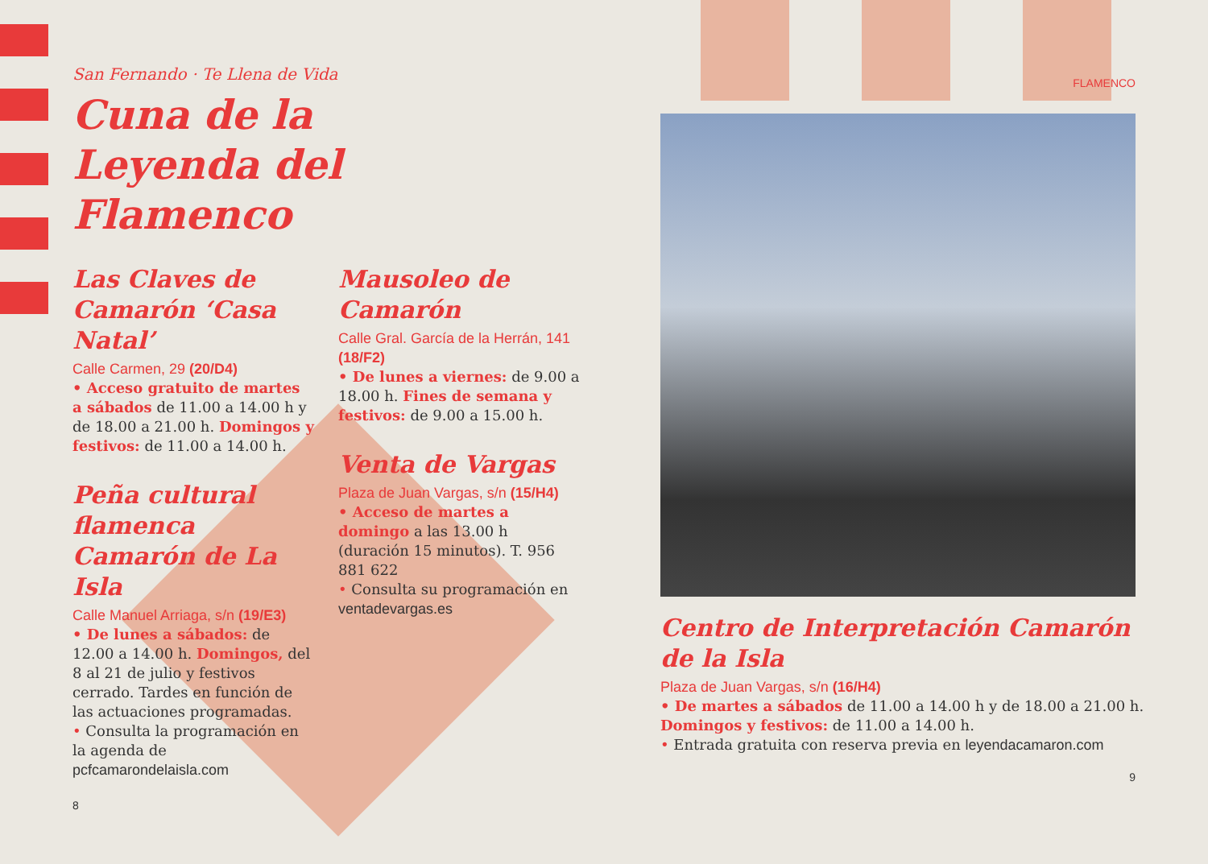San Fernando · Te Llena de Vida
Cuna de la
Leyenda del
Flamenco
Las Claves de Camarón ‘Casa Natal’
Calle Carmen, 29 (20/D4)
• Acceso gratuito de martes a sábados de 11.00 a 14.00 h y de 18.00 a 21.00 h. Domingos y festivos: de 11.00 a 14.00 h.
Peña cultural flamenca Camarón de La Isla
Calle Manuel Arriaga, s/n (19/E3)
• De lunes a sábados: de 12.00 a 14.00 h. Domingos, del 8 al 21 de julio y festivos cerrado. Tardes en función de las actuaciones programadas.
• Consulta la programación en la agenda de pcfcamarondelaisla.com
8
Mausoleo de Camarón
Calle Gral. García de la Herrán, 141 (18/F2)
• De lunes a viernes: de 9.00 a 18.00 h. Fines de semana y festivos: de 9.00 a 15.00 h.
Venta de Vargas
Plaza de Juan Vargas, s/n (15/H4)
• Acceso de martes a domingo a las 13.00 h (duración 15 minutos). T. 956 881 622
• Consulta su programación en ventadevargas.es
FLAMENCO
Centro de Interpretación Camarón de la Isla
Plaza de Juan Vargas, s/n (16/H4)
• De martes a sábados de 11.00 a 14.00 h y de 18.00 a 21.00 h.
Domingos y festivos: de 11.00 a 14.00 h.
• Entrada gratuita con reserva previa en leyendacamaron.com
9